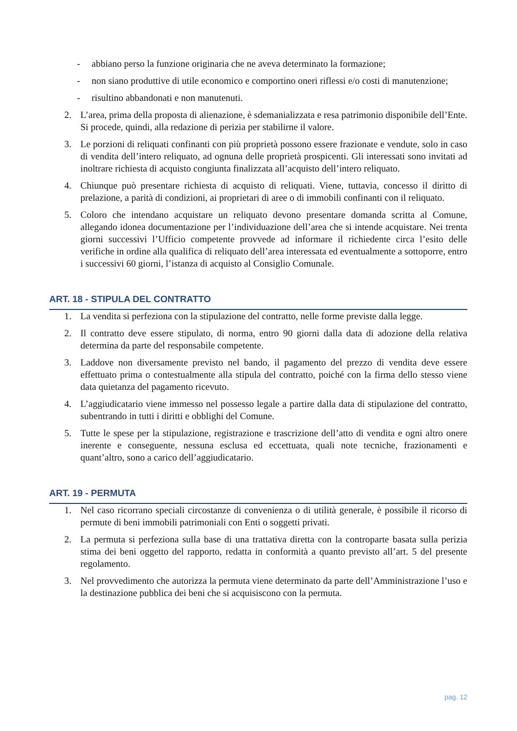- abbiano perso la funzione originaria che ne aveva determinato la formazione;
- non siano produttive di utile economico e comportino oneri riflessi e/o costi di manutenzione;
- risultino abbandonati e non manutenuti.
2. L’area, prima della proposta di alienazione, è sdemanializzata e resa patrimonio disponibile dell’Ente. Si procede, quindi, alla redazione di perizia per stabilirne il valore.
3. Le porzioni di reliquati confinanti con più proprietà possono essere frazionate e vendute, solo in caso di vendita dell’intero reliquato, ad ognuna delle proprietà prospicenti. Gli interessati sono invitati ad inoltrare richiesta di acquisto congiunta finalizzata all’acquisto dell’intero reliquato.
4. Chiunque può presentare richiesta di acquisto di reliquati. Viene, tuttavia, concesso il diritto di prelazione, a parità di condizioni, ai proprietari di aree o di immobili confinanti con il reliquato.
5. Coloro che intendano acquistare un reliquato devono presentare domanda scritta al Comune, allegando idonea documentazione per l’individuazione dell’area che si intende acquistare. Nei trenta giorni successivi l’Ufficio competente provvede ad informare il richiedente circa l’esito delle verifiche in ordine alla qualifica di reliquato dell’area interessata ed eventualmente a sottoporre, entro i successivi 60 giorni, l’istanza di acquisto al Consiglio Comunale.
ART. 18 - STIPULA DEL CONTRATTO
1. La vendita si perfeziona con la stipulazione del contratto, nelle forme previste dalla legge.
2. Il contratto deve essere stipulato, di norma, entro 90 giorni dalla data di adozione della relativa determina da parte del responsabile competente.
3. Laddove non diversamente previsto nel bando, il pagamento del prezzo di vendita deve essere effettuato prima o contestualmente alla stipula del contratto, poiché con la firma dello stesso viene data quietanza del pagamento ricevuto.
4. L’aggiudicatario viene immesso nel possesso legale a partire dalla data di stipulazione del contratto, subentrando in tutti i diritti e obblighi del Comune.
5. Tutte le spese per la stipulazione, registrazione e trascrizione dell’atto di vendita e ogni altro onere inerente e conseguente, nessuna esclusa ed eccettuata, quali note tecniche, frazionamenti e quant’altro, sono a carico dell’aggiudicatario.
ART. 19 - PERMUTA
1. Nel caso ricorrano speciali circostanze di convenienza o di utilità generale, è possibile il ricorso di permute di beni immobili patrimoniali con Enti o soggetti privati.
2. La permuta si perfeziona sulla base di una trattativa diretta con la controparte basata sulla perizia stima dei beni oggetto del rapporto, redatta in conformità a quanto previsto all’art. 5 del presente regolamento.
3. Nel provvedimento che autorizza la permuta viene determinato da parte dell’Amministrazione l’uso e la destinazione pubblica dei beni che si acquisiscono con la permuta.
pag. 12